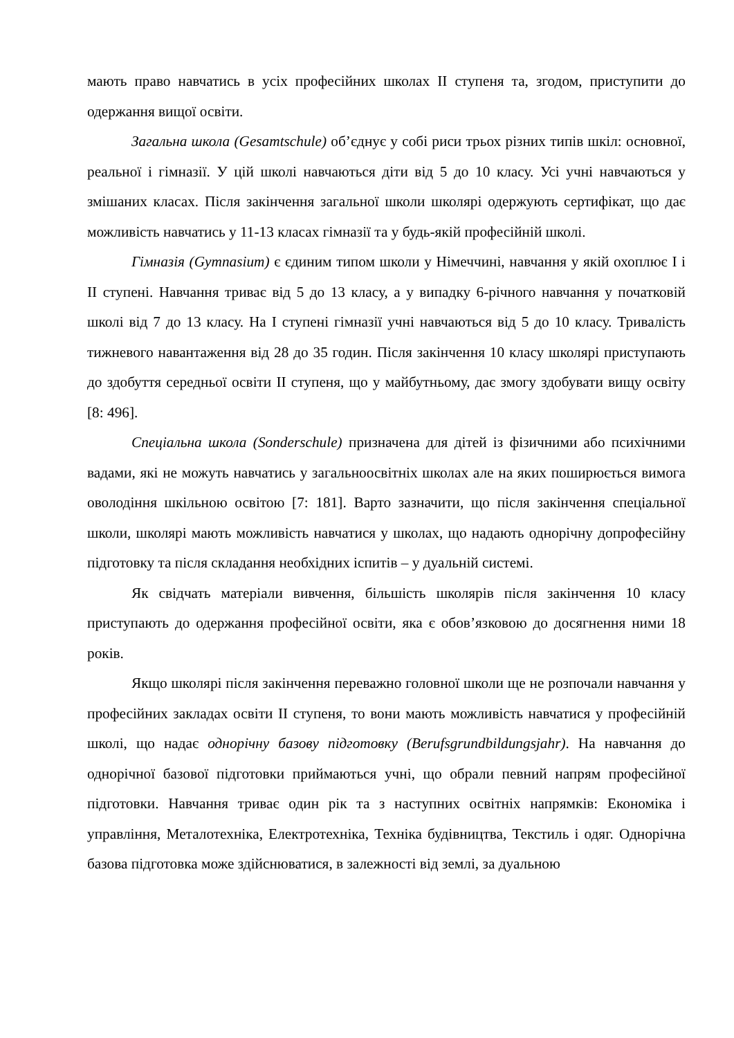мають право навчатись в усіх професійних школах ІІ ступеня та, згодом, приступити до одержання вищої освіти.
Загальна школа (Gesamtschule) об’єднує у собі риси трьох різних типів шкіл: основної, реальної і гімназії. У цій школі навчаються діти від 5 до 10 класу. Усі учні навчаються у змішаних класах. Після закінчення загальної школи школярі одержують сертифікат, що дає можливість навчатись у 11-13 класах гімназії та у будь-якій професійній школі.
Гімназія (Gymnasium) є єдиним типом школи у Німеччині, навчання у якій охоплює І і ІІ ступені. Навчання триває від 5 до 13 класу, а у випадку 6-річного навчання у початковій школі від 7 до 13 класу. На І ступені гімназії учні навчаються від 5 до 10 класу. Тривалість тижневого навантаження від 28 до 35 годин. Після закінчення 10 класу школярі приступають до здобуття середньої освіти ІІ ступеня, що у майбутньому, дає змогу здобувати вищу освіту [8: 496].
Спеціальна школа (Sonderschule) призначена для дітей із фізичними або психічними вадами, які не можуть навчатись у загальноосвітніх школах але на яких поширюється вимога оволодіння шкільною освітою [7: 181]. Варто зазначити, що після закінчення спеціальної школи, школярі мають можливість навчатися у школах, що надають однорічну допрофесійну підготовку та після складання необхідних іспитів – у дуальній системі.
Як свідчать матеріали вивчення, більшість школярів після закінчення 10 класу приступають до одержання професійної освіти, яка є обов’язковою до досягнення ними 18 років.
Якщо школярі після закінчення переважно головної школи ще не розпочали навчання у професійних закладах освіти ІІ ступеня, то вони мають можливість навчатися у професійній школі, що надає однорічну базову підготовку (Berufsgrundbildungsjahr). На навчання до однорічної базової підготовки приймаються учні, що обрали певний напрям професійної підготовки. Навчання триває один рік та з наступних освітніх напрямків: Економіка і управління, Металотехніка, Електротехніка, Техніка будівництва, Текстиль і одяг. Однорічна базова підготовка може здійснюватися, в залежності від землі, за дуальною